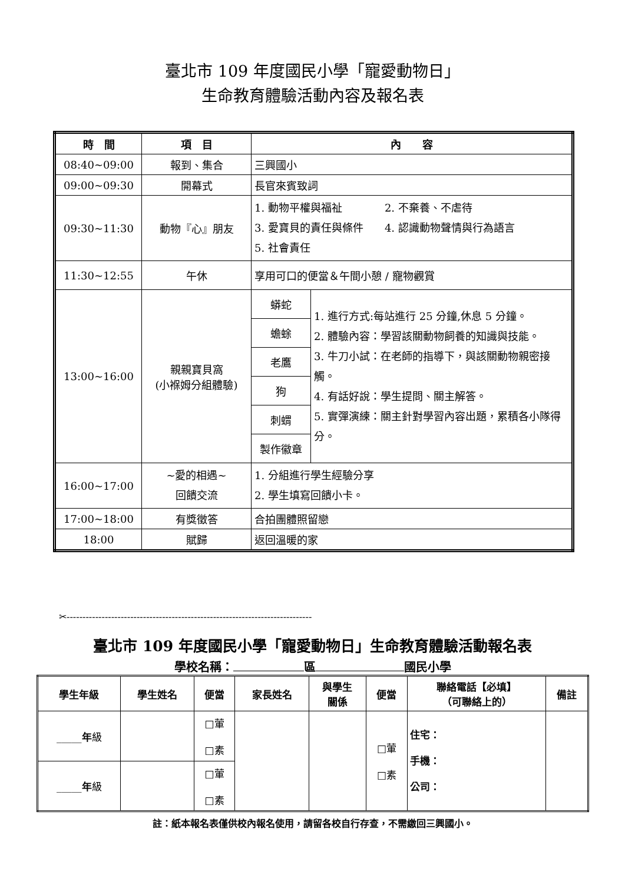臺北市 109 年度國民小學「寵愛動物日」
生命教育體驗活動內容及報名表
| 時 間 | 項 目 | 內 容 | |
| --- | --- | --- | --- |
| 08:40~09:00 | 報到、集合 | 三興國小 | |
| 09:00~09:30 | 開幕式 | 長官來賓致詞 | |
| 09:30~11:30 | 動物『心』朋友 | 1. 動物平權與福祉 2. 不棄養、不虐待 3. 愛寶貝的責任與條件 4. 認識動物聲情與行為語言 5. 社會責任 | |
| 11:30~12:55 | 午休 | 享用可口的便當＆午間小憩 / 寵物觀賞 | |
| 13:00~16:00 | 親親寶貝窩 (小褓姆分組體驗) | 蟒蛇 | 1. 進行方式:每站進行 25 分鐘,休息 5 分鐘。 2. 體驗內容：學習該關動物飼養的知識與技能。 3. 牛刀小試：在老師的指導下，與該關動物親密接觸。 4. 有話好說：學生提問、關主解答。 5. 實彈演練：關主針對學習內容出題，累積各小隊得分。 |
| | | 蟾蜍 | |
| | | 老鷹 | |
| | | 狗 | |
| | | 刺蝟 | |
| | | 製作徽章 | |
| 16:00~17:00 | ~愛的相遇~ 回饋交流 | 1. 分組進行學生經驗分享 2. 學生填寫回饋小卡。 | |
| 17:00~18:00 | 有獎徵答 | 合拍團體照留戀 | |
| 18:00 | 賦歸 | 返回溫暖的家 | |
✂-----------------------------------------------------------------------------
臺北市 109 年度國民小學「寵愛動物日」生命教育體驗活動報名表
學校名稱： 區 國民小學
| 學生年級 | 學生姓名 | 便當 | 家長姓名 | 與學生 關係 | 便當 | 聯絡電話【必填】 （可聯絡上的） | 備註 |
| _____ 年 級 | | □葷 □素 | | | □葷 □素 | 住宅： 手機： 公司： | |
| _____ 年 級 | | □葷 □素 | | | | | |
註：紙本報名表僅供校內報名使用，請留各校自行存查，不需繳回三興國小。